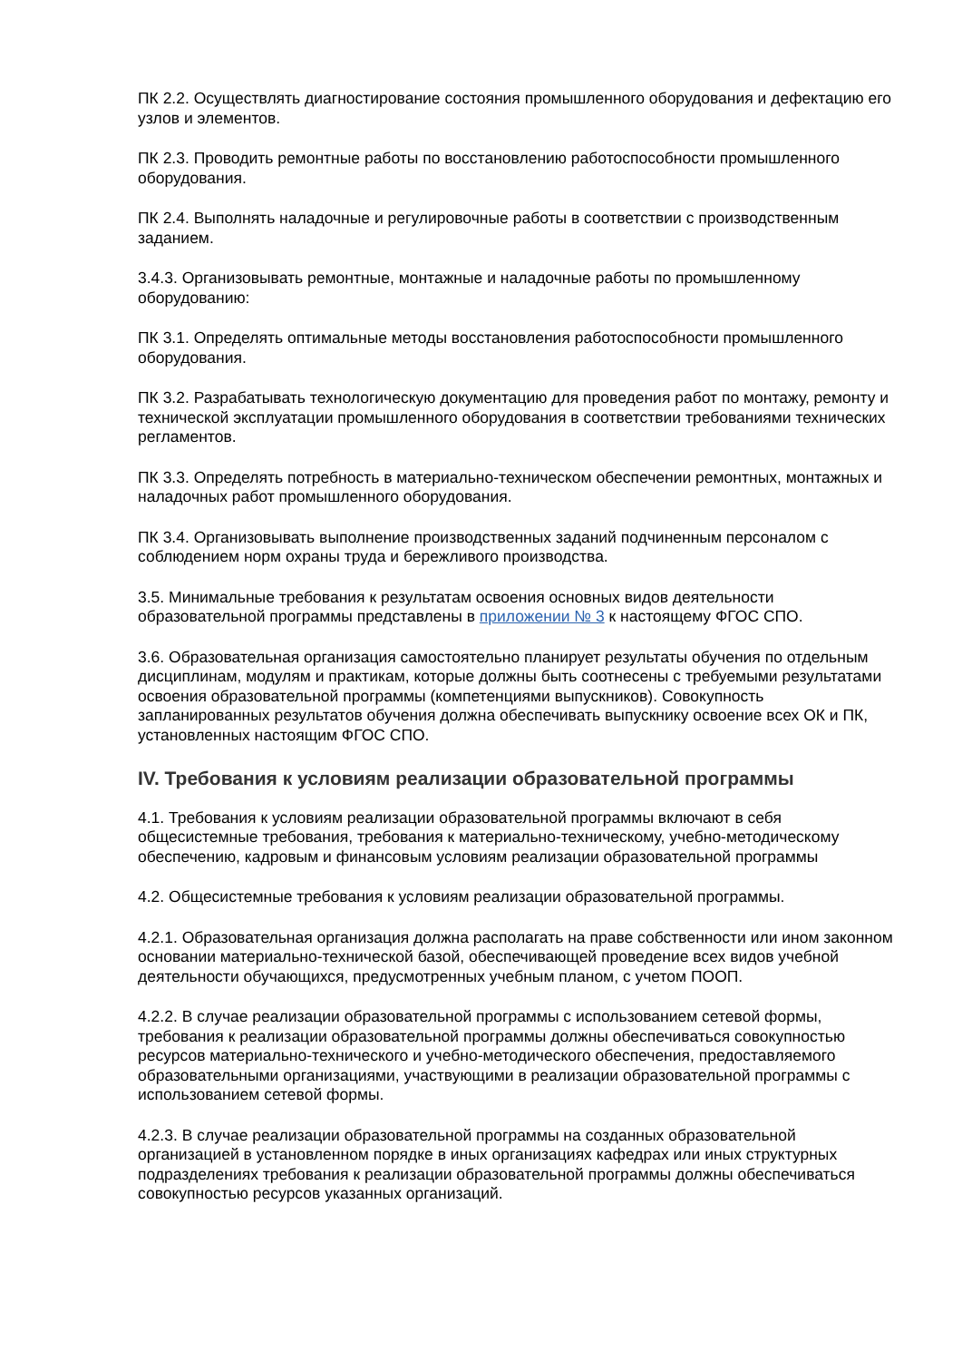ПК 2.2. Осуществлять диагностирование состояния промышленного оборудования и дефектацию его узлов и элементов.
ПК 2.3. Проводить ремонтные работы по восстановлению работоспособности промышленного оборудования.
ПК 2.4. Выполнять наладочные и регулировочные работы в соответствии с производственным заданием.
3.4.3. Организовывать ремонтные, монтажные и наладочные работы по промышленному оборудованию:
ПК 3.1. Определять оптимальные методы восстановления работоспособности промышленного оборудования.
ПК 3.2. Разрабатывать технологическую документацию для проведения работ по монтажу, ремонту и технической эксплуатации промышленного оборудования в соответствии требованиями технических регламентов.
ПК 3.3. Определять потребность в материально-техническом обеспечении ремонтных, монтажных и наладочных работ промышленного оборудования.
ПК 3.4. Организовывать выполнение производственных заданий подчиненным персоналом с соблюдением норм охраны труда и бережливого производства.
3.5. Минимальные требования к результатам освоения основных видов деятельности образовательной программы представлены в приложении № 3 к настоящему ФГОС СПО.
3.6. Образовательная организация самостоятельно планирует результаты обучения по отдельным дисциплинам, модулям и практикам, которые должны быть соотнесены с требуемыми результатами освоения образовательной программы (компетенциями выпускников). Совокупность запланированных результатов обучения должна обеспечивать выпускнику освоение всех ОК и ПК, установленных настоящим ФГОС СПО.
IV. Требования к условиям реализации образовательной программы
4.1. Требования к условиям реализации образовательной программы включают в себя общесистемные требования, требования к материально-техническому, учебно-методическому обеспечению, кадровым и финансовым условиям реализации образовательной программы
4.2. Общесистемные требования к условиям реализации образовательной программы.
4.2.1. Образовательная организация должна располагать на праве собственности или ином законном основании материально-технической базой, обеспечивающей проведение всех видов учебной деятельности обучающихся, предусмотренных учебным планом, с учетом ПООП.
4.2.2. В случае реализации образовательной программы с использованием сетевой формы, требования к реализации образовательной программы должны обеспечиваться совокупностью ресурсов материально-технического и учебно-методического обеспечения, предоставляемого образовательными организациями, участвующими в реализации образовательной программы с использованием сетевой формы.
4.2.3. В случае реализации образовательной программы на созданных образовательной организацией в установленном порядке в иных организациях кафедрах или иных структурных подразделениях требования к реализации образовательной программы должны обеспечиваться совокупностью ресурсов указанных организаций.